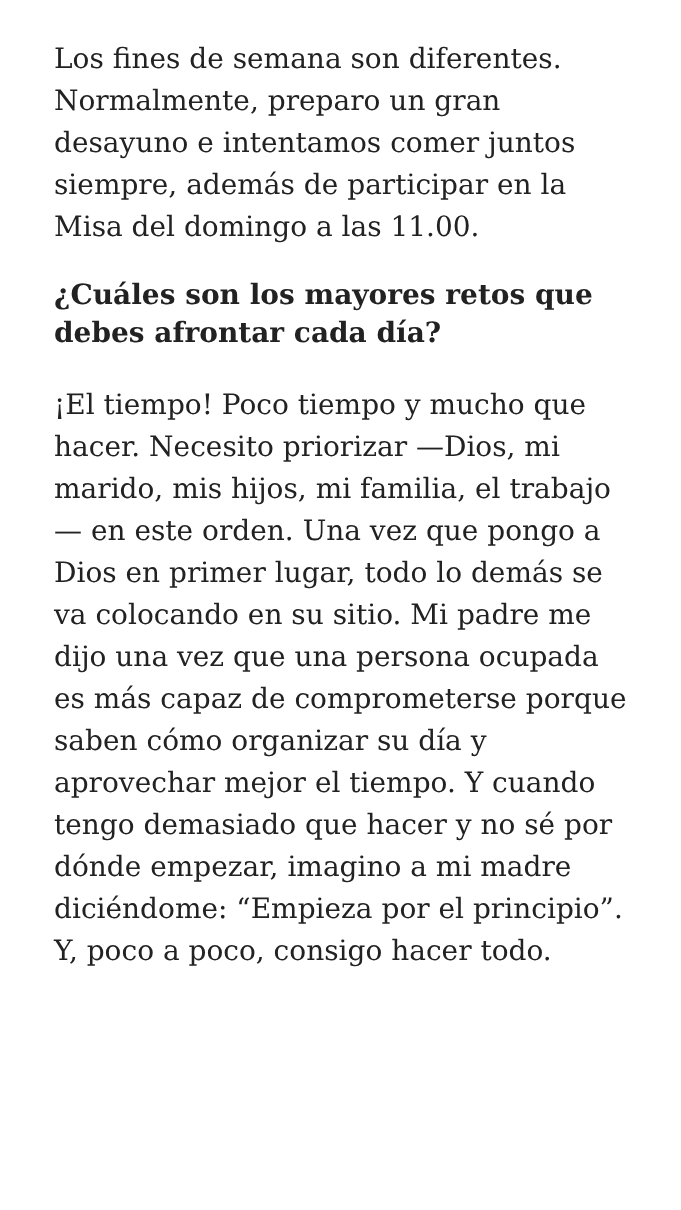Los fines de semana son diferentes. Normalmente, preparo un gran desayuno e intentamos comer juntos siempre, además de participar en la Misa del domingo a las 11.00.
¿Cuáles son los mayores retos que debes afrontar cada día?
¡El tiempo! Poco tiempo y mucho que hacer. Necesito priorizar —Dios, mi marido, mis hijos, mi familia, el trabajo— en este orden. Una vez que pongo a Dios en primer lugar, todo lo demás se va colocando en su sitio. Mi padre me dijo una vez que una persona ocupada es más capaz de comprometerse porque saben cómo organizar su día y aprovechar mejor el tiempo. Y cuando tengo demasiado que hacer y no sé por dónde empezar, imagino a mi madre diciéndome: “Empieza por el principio”. Y, poco a poco, consigo hacer todo.